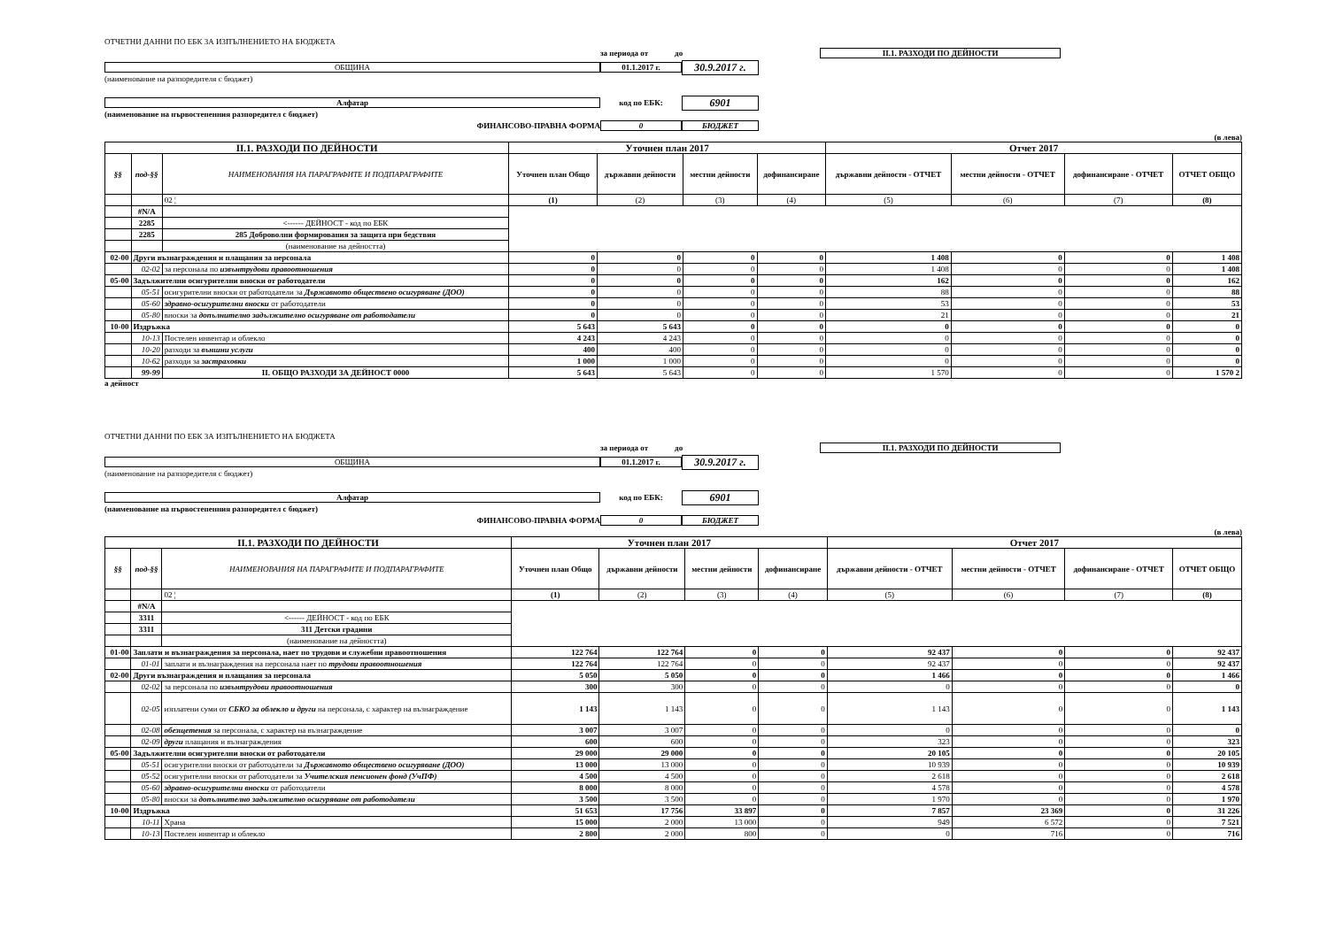ОТЧЕТНИ ДАННИ ПО ЕБК ЗА ИЗПЪЛНЕНИЕТО НА БЮДЖЕТА
за периода от до II.1. РАЗХОДИ ПО ДЕЙНОСТИ
ОБЩИНА 01.1.2017 г. 30.9.2017 г.
(наименование на разпоредителя с бюджет)
Алфатар код по ЕБК: 6901
(наименование на първостепенния разпоредител с бюджет)
ФИНАНСОВО-ПРАВНА ФОРМА 0 БЮДЖЕТ
(в лева)
| II.1. РАЗХОДИ ПО ДЕЙНОСТИ | | | Уточнен план 2017 | | | | Отчет 2017 | | | |
| --- | --- | --- | --- | --- | --- | --- | --- | --- | --- | --- |
| §§ | под-§§ | НАИМЕНОВАНИЯ НА ПАРАГРАФИТЕ И ПОДПАРАГРАФИТЕ | Уточнен план Общо | държавни дейности | местни дейности | дофинансиране | държавни дейности - ОТЧЕТ | местни дейности - ОТЧЕТ | дофинансиране - ОТЧЕТ | ОТЧЕТ ОБЩО |
| | | 02 ¦ | (1) | (2) | (3) | (4) | (5) | (6) | (7) | (8) |
| | #N/A | | | | | | | | | |
| | 2285 | <------ ДЕЙНОСТ - код по ЕБК | | | | | | | | |
| | 2285 | 285 Доброволни формирования за защита при бедствия | | | | | | | | |
| | | (наименование на дейността) | | | | | | | | |
| 02-00 | Други възнаграждения и плащания за персонала | | 0 | 0 | 0 | 0 | 1 408 | 0 | 0 | 1 408 |
| | 02-02 | за персонала по извънтрудови правоотношения | 0 | 0 | 0 | 0 | 1 408 | 0 | 0 | 1 408 |
| 05-00 | Задължителни осигурителни вноски от работодатели | | 0 | 0 | 0 | 0 | 162 | 0 | 0 | 162 |
| | 05-51 | осигурителни вноски от работодатели за Държавното обществено осигуряване (ДОО) | 0 | 0 | 0 | 0 | 88 | 0 | 0 | 88 |
| | 05-60 | здравно-осигурителни вноски от работодатели | 0 | 0 | 0 | 0 | 53 | 0 | 0 | 53 |
| | 05-80 | вноски за допълнително задължително осигуряване от работодатели | 0 | 0 | 0 | 0 | 21 | 0 | 0 | 21 |
| 10-00 | Издръжка | | 5 643 | 5 643 | 0 | 0 | 0 | 0 | 0 | 0 |
| | 10-13 | Постелен инвентар и облекло | 4 243 | 4 243 | 0 | 0 | 0 | 0 | 0 | 0 |
| | 10-20 | разходи за външни услуги | 400 | 400 | 0 | 0 | 0 | 0 | 0 | 0 |
| | 10-62 | разходи за застраховки | 1 000 | 1 000 | 0 | 0 | 0 | 0 | 0 | 0 |
| | 99-99 | II. ОБЩО РАЗХОДИ ЗА ДЕЙНОСТ 0000 | 5 643 | 5 643 | 0 | 0 | 1 570 | 0 | 0 | 1 570 2 |
а дейност
ОТЧЕТНИ ДАННИ ПО ЕБК ЗА ИЗПЪЛНЕНИЕТО НА БЮДЖЕТА
за периода от до II.1. РАЗХОДИ ПО ДЕЙНОСТИ
ОБЩИНА 01.1.2017 г. 30.9.2017 г.
(наименование на разпоредителя с бюджет)
Алфатар код по ЕБК: 6901
(наименование на първостепенния разпоредител с бюджет)
ФИНАНСОВО-ПРАВНА ФОРМА 0 БЮДЖЕТ
(в лева)
| II.1. РАЗХОДИ ПО ДЕЙНОСТИ | | | Уточнен план 2017 | | | | Отчет 2017 | | | |
| --- | --- | --- | --- | --- | --- | --- | --- | --- | --- | --- |
| §§ | под-§§ | НАИМЕНОВАНИЯ НА ПАРАГРАФИТЕ И ПОДПАРАГРАФИТЕ | Уточнен план Общо | държавни дейности | местни дейности | дофинансиране | държавни дейности - ОТЧЕТ | местни дейности - ОТЧЕТ | дофинансиране - ОТЧЕТ | ОТЧЕТ ОБЩО |
| | | 02 ¦ | (1) | (2) | (3) | (4) | (5) | (6) | (7) | (8) |
| | #N/A | | | | | | | | | |
| | 3311 | <------ ДЕЙНОСТ - код по ЕБК | | | | | | | | |
| | 3311 | 311 Детски градини | | | | | | | | |
| | | (наименование на дейността) | | | | | | | | |
| 01-00 | Заплати и възнаграждения за персонала, нает по трудови и служебни правоотношения | | 122 764 | 122 764 | 0 | 0 | 92 437 | 0 | 0 | 92 437 |
| | 01-01 | заплати и възнаграждения на персонала нает по трудови правоотношения | 122 764 | 122 764 | 0 | 0 | 92 437 | 0 | 0 | 92 437 |
| 02-00 | Други възнаграждения и плащания за персонала | | 5 050 | 5 050 | 0 | 0 | 1 466 | 0 | 0 | 1 466 |
| | 02-02 | за персонала по извънтрудови правоотношения | 300 | 300 | 0 | 0 | 0 | 0 | 0 | 0 |
| | 02-05 | изплатени суми от СБКО за облекло и други на персонала, с характер на възнаграждение | 1 143 | 1 143 | 0 | 0 | 1 143 | 0 | 0 | 1 143 |
| | 02-08 | обезщетения за персонала, с характер на възнаграждение | 3 007 | 3 007 | 0 | 0 | 0 | 0 | 0 | 0 |
| | 02-09 | други плащания и възнаграждения | 600 | 600 | 0 | 0 | 323 | 0 | 0 | 323 |
| 05-00 | Задължителни осигурителни вноски от работодатели | | 29 000 | 29 000 | 0 | 0 | 20 105 | 0 | 0 | 20 105 |
| | 05-51 | осигурителни вноски от работодатели за Държавното обществено осигуряване (ДОО) | 13 000 | 13 000 | 0 | 0 | 10 939 | 0 | 0 | 10 939 |
| | 05-52 | осигурителни вноски от работодатели за Учителския пенсионен фонд (УчПФ) | 4 500 | 4 500 | 0 | 0 | 2 618 | 0 | 0 | 2 618 |
| | 05-60 | здравно-осигурителни вноски от работодатели | 8 000 | 8 000 | 0 | 0 | 4 578 | 0 | 0 | 4 578 |
| | 05-80 | вноски за допълнително задължително осигуряване от работодатели | 3 500 | 3 500 | 0 | 0 | 1 970 | 0 | 0 | 1 970 |
| 10-00 | Издръжка | | 51 653 | 17 756 | 33 897 | 0 | 7 857 | 23 369 | 0 | 31 226 |
| | 10-11 | Храна | 15 000 | 2 000 | 13 000 | 0 | 949 | 6 572 | 0 | 7 521 |
| | 10-13 | Постелен инвентар и облекло | 2 800 | 2 000 | 800 | 0 | 0 | 716 | 0 | 716 |